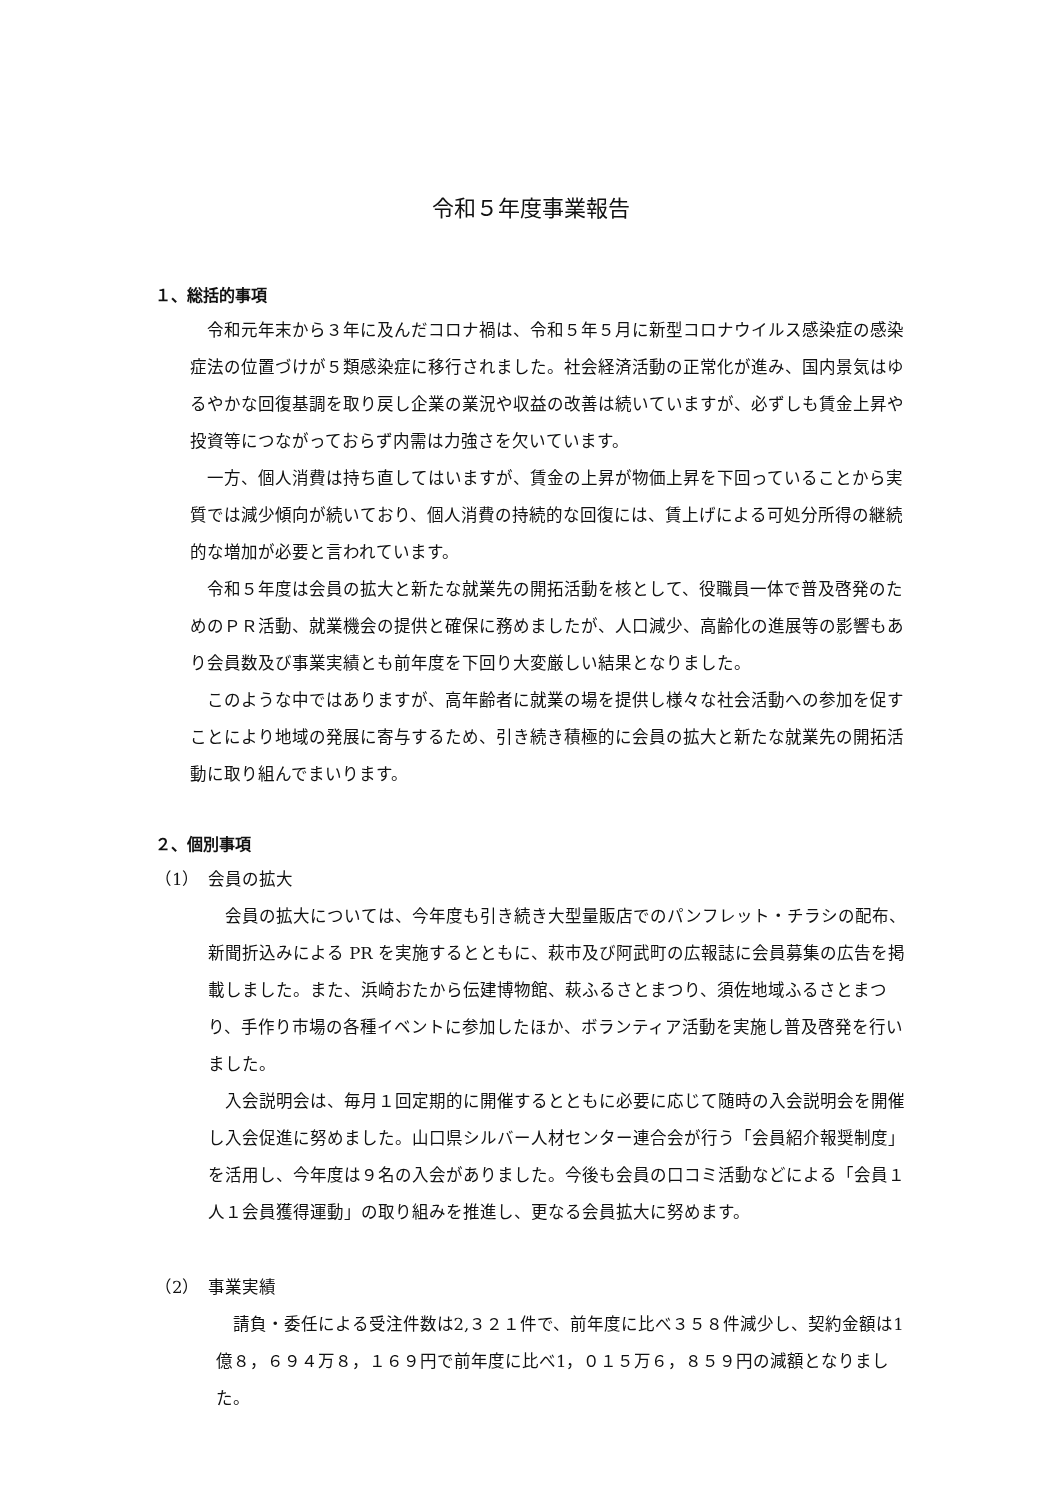令和５年度事業報告
１、総括的事項
令和元年末から３年に及んだコロナ禍は、令和５年５月に新型コロナウイルス感染症の感染症法の位置づけが５類感染症に移行されました。社会経済活動の正常化が進み、国内景気はゆるやかな回復基調を取り戻し企業の業況や収益の改善は続いていますが、必ずしも賃金上昇や投資等につながっておらず内需は力強さを欠いています。
一方、個人消費は持ち直してはいますが、賃金の上昇が物価上昇を下回っていることから実質では減少傾向が続いており、個人消費の持続的な回復には、賃上げによる可処分所得の継続的な増加が必要と言われています。
令和５年度は会員の拡大と新たな就業先の開拓活動を核として、役職員一体で普及啓発のためのＰＲ活動、就業機会の提供と確保に務めましたが、人口減少、高齢化の進展等の影響もあり会員数及び事業実績とも前年度を下回り大変厳しい結果となりました。
このような中ではありますが、高年齢者に就業の場を提供し様々な社会活動への参加を促すことにより地域の発展に寄与するため、引き続き積極的に会員の拡大と新たな就業先の開拓活動に取り組んでまいります。
２、個別事項
（1）　会員の拡大
会員の拡大については、今年度も引き続き大型量販店でのパンフレット・チラシの配布、新聞折込みによる PR を実施するとともに、萩市及び阿武町の広報誌に会員募集の広告を掲載しました。また、浜崎おたから伝建博物館、萩ふるさとまつり、須佐地域ふるさとまつり、手作り市場の各種イベントに参加したほか、ボランティア活動を実施し普及啓発を行いました。
入会説明会は、毎月１回定期的に開催するとともに必要に応じて随時の入会説明会を開催し入会促進に努めました。山口県シルバー人材センター連合会が行う「会員紹介報奨制度」を活用し、今年度は９名の入会がありました。今後も会員の口コミ活動などによる「会員１人１会員獲得運動」の取り組みを推進し、更なる会員拡大に努めます。
（2）　事業実績
請負・委任による受注件数は2,３２１件で、前年度に比べ３５８件減少し、契約金額は1億８，６９４万８，１６９円で前年度に比べ1，０１５万６，８５９円の減額となりました。